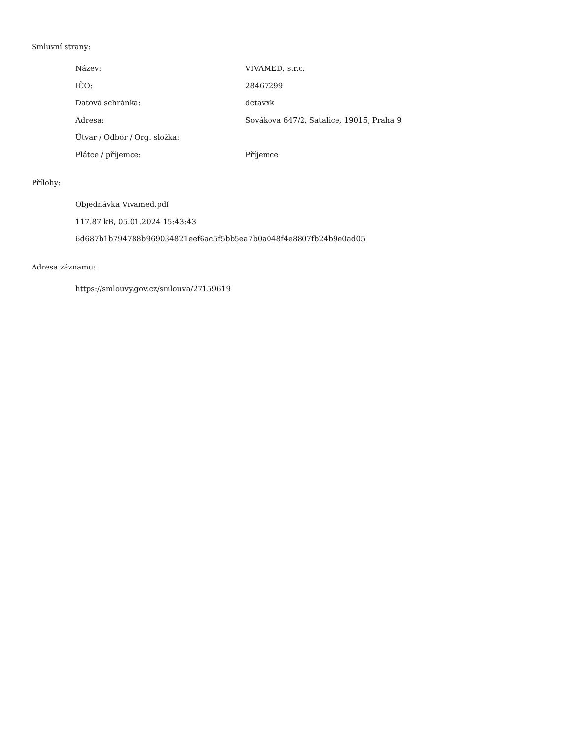Smluvní strany:
| Název: | VIVAMED, s.r.o. |
| IČO: | 28467299 |
| Datová schránka: | dctavxk |
| Adresa: | Sovákova 647/2, Satalice, 19015, Praha 9 |
| Útvar / Odbor / Org. složka: | |
| Plátce / příjemce: | Příjemce |
Přílohy:
Objednávka Vivamed.pdf
117.87 kB, 05.01.2024 15:43:43
6d687b1b794788b969034821eef6ac5f5bb5ea7b0a048f4e8807fb24b9e0ad05
Adresa záznamu:
https://smlouvy.gov.cz/smlouva/27159619